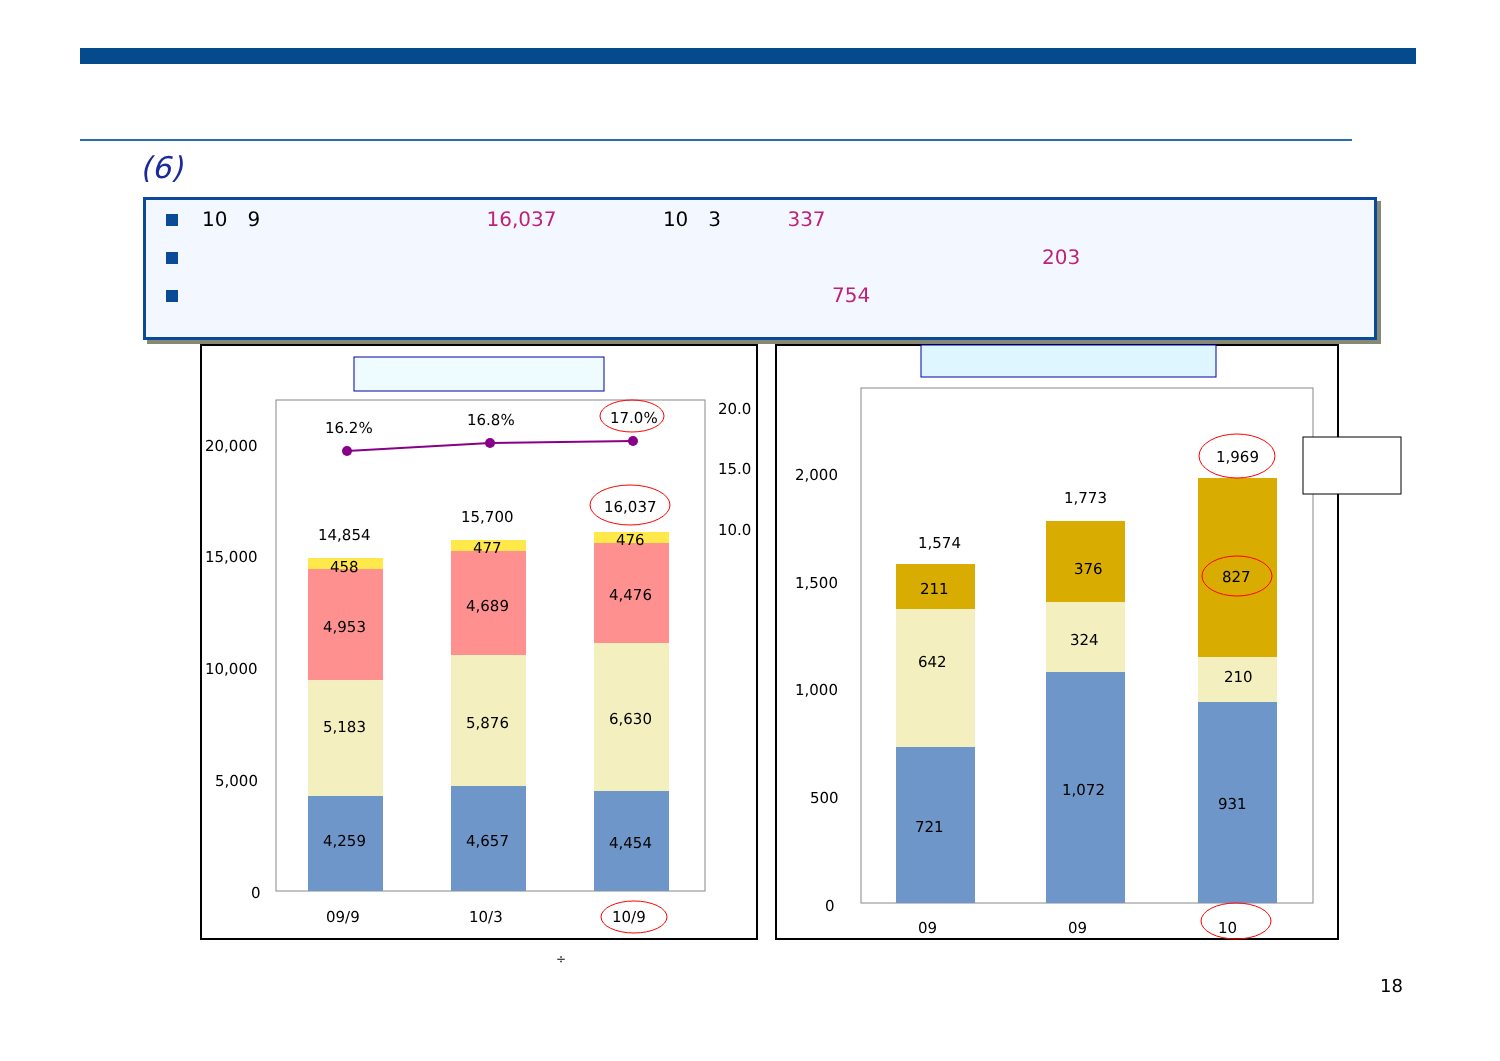(6)
10　9 16,037 10　3 337
203
754
20,000
15,000
10,000
5,000
0
20.0
15.0
10.0
09/9
10/3
10/9
4,259
5,183
4,953
458
14,854
4,657
5,876
4,689
477
15,700
4,454
6,630
4,476
476
16,037
16.2%
16.8%
17.0%
2,000
1,500
1,000
500
0
09
09
10
721
642
211
1,574
1,072
324
376
1,773
931
210
827
1,969
÷
18